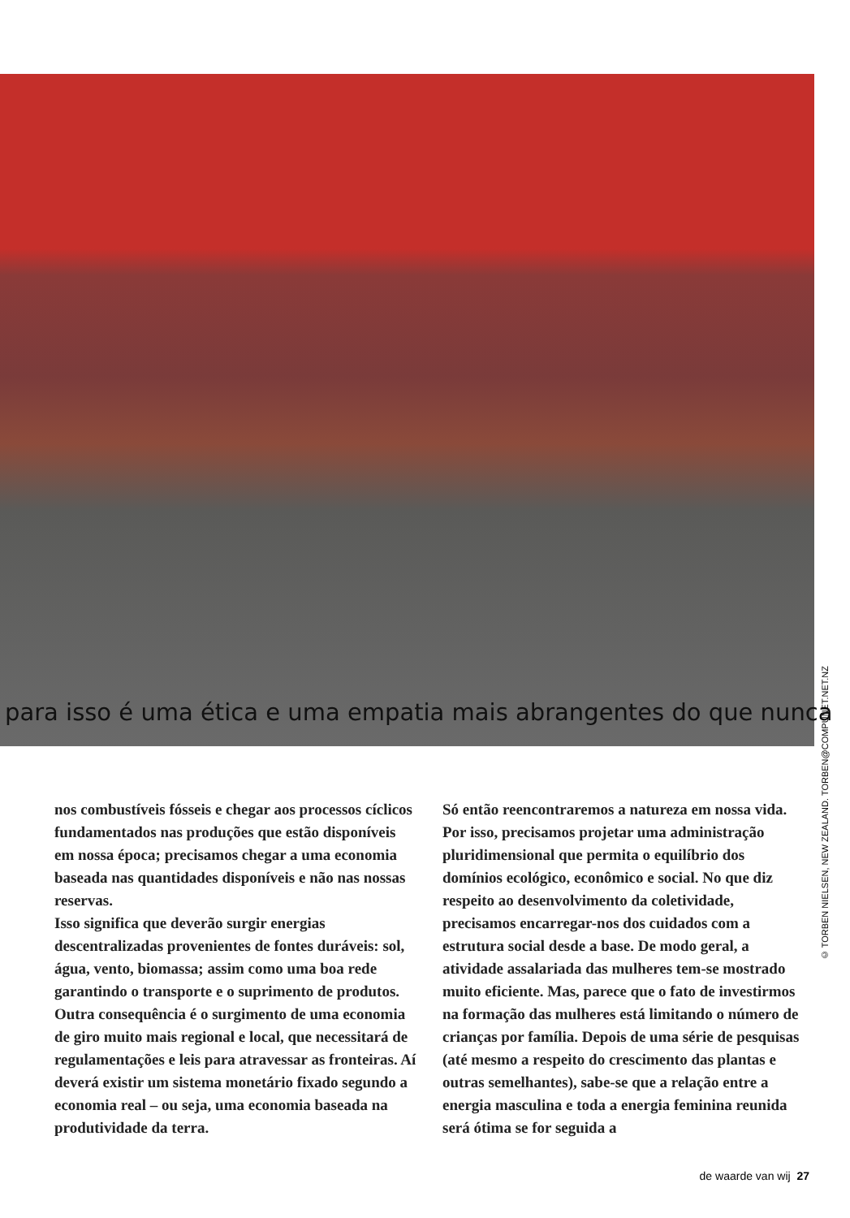para isso é uma ética e uma empatia mais abrangentes do que nunca
© TORBEN NIELSEN, NEW ZEALAND. TORBEN@COMPUNET.NET.NZ
nos combustíveis fósseis e chegar aos processos cíclicos fundamentados nas produções que estão disponíveis em nossa época; precisamos chegar a uma economia baseada nas quantidades disponíveis e não nas nossas reservas.
Isso significa que deverão surgir energias descentralizadas provenientes de fontes duráveis: sol, água, vento, biomassa; assim como uma boa rede garantindo o transporte e o suprimento de produtos. Outra consequência é o surgimento de uma economia de giro muito mais regional e local, que necessitará de regulamentações e leis para atravessar as fronteiras. Aí deverá existir um sistema monetário fixado segundo a economia real – ou seja, uma economia baseada na produtividade da terra.
Só então reencontraremos a natureza em nossa vida. Por isso, precisamos projetar uma administração pluridimensional que permita o equilíbrio dos domínios ecológico, econômico e social. No que diz respeito ao desenvolvimento da coletividade, precisamos encarregar-nos dos cuidados com a estrutura social desde a base. De modo geral, a atividade assalariada das mulheres tem-se mostrado muito eficiente. Mas, parece que o fato de investirmos na formação das mulheres está limitando o número de crianças por família. Depois de uma série de pesquisas (até mesmo a respeito do crescimento das plantas e outras semelhantes), sabe-se que a relação entre a energia masculina e toda a energia feminina reunida será ótima se for seguida a
de waarde van wij 27